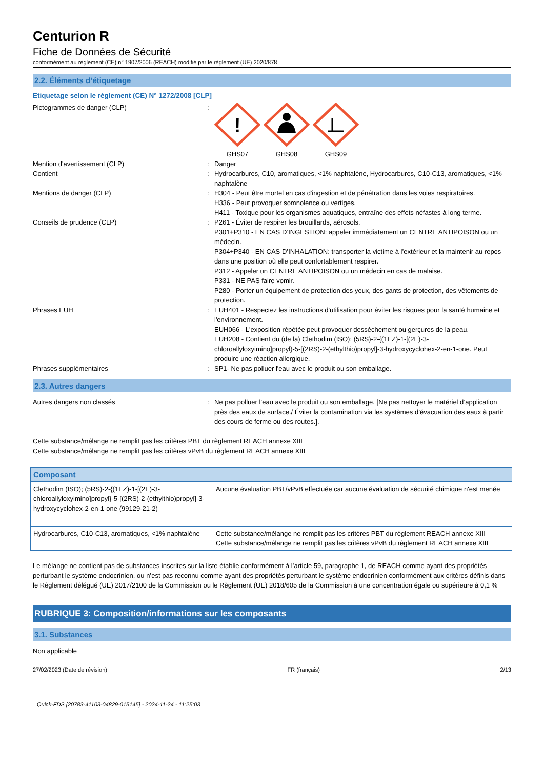Centurion R
Fiche de Données de Sécurité
conformément au règlement (CE) n° 1907/2006 (REACH) modifié par le règlement (UE) 2020/878
2.2. Éléments d’étiquetage
Etiquetage selon le règlement (CE) N° 1272/2008 [CLP]
Pictogrammes de danger (CLP) :
!
GHS07
GHS08
GHS09
Mention d'avertissement (CLP) : Danger
Contient : Hydrocarbures, C10, aromatiques, <1% naphtalène, Hydrocarbures, C10-C13, aromatiques, <1% naphtalène
Mentions de danger (CLP) : H304 - Peut être mortel en cas d'ingestion et de pénétration dans les voies respiratoires.
H336 - Peut provoquer somnolence ou vertiges.
H411 - Toxique pour les organismes aquatiques, entraîne des effets néfastes à long terme.
Conseils de prudence (CLP) : P261 - Éviter de respirer les brouillards, aérosols.
P301+P310 - EN CAS D’INGESTION: appeler immédiatement un CENTRE ANTIPOISON ou un médecin.
P304+P340 - EN CAS D’INHALATION: transporter la victime à l’extérieur et la maintenir au repos dans une position où elle peut confortablement respirer.
P312 - Appeler un CENTRE ANTIPOISON ou un médecin en cas de malaise.
P331 - NE PAS faire vomir.
P280 - Porter un équipement de protection des yeux, des gants de protection, des vêtements de protection.
Phrases EUH : EUH401 - Respectez les instructions d'utilisation pour éviter les risques pour la santé humaine et l'environnement.
EUH066 - L'exposition répétée peut provoquer dessèchement ou gerçures de la peau.
EUH208 - Contient du (de la) Clethodim (ISO); (5RS)-2-{(1EZ)-1-[(2E)-3-chloroallyloxyimino]propyl}-5-[(2RS)-2-(ethylthio)propyl]-3-hydroxycyclohex-2-en-1-one. Peut produire une réaction allergique.
Phrases supplémentaires : SP1- Ne pas polluer l'eau avec le produit ou son emballage.
2.3. Autres dangers
Autres dangers non classés : Ne pas polluer l’eau avec le produit ou son emballage. [Ne pas nettoyer le matériel d’application près des eaux de surface./ Éviter la contamination via les systèmes d’évacuation des eaux à partir des cours de ferme ou des routes.].
Cette substance/mélange ne remplit pas les critères PBT du règlement REACH annexe XIII
Cette substance/mélange ne remplit pas les critères vPvB du règlement REACH annexe XIII
| Composant | |
| --- | --- |
| Clethodim (ISO); (5RS)-2-{(1EZ)-1-[(2E)-3-chloroallyloxyimino]propyl}-5-[(2RS)-2-(ethylthio)propyl]-3-hydroxycyclohex-2-en-1-one (99129-21-2) | Aucune évaluation PBT/vPvB effectuée car aucune évaluation de sécurité chimique n'est menée |
| Hydrocarbures, C10-C13, aromatiques, <1% naphtalène | Cette substance/mélange ne remplit pas les critères PBT du règlement REACH annexe XIII Cette substance/mélange ne remplit pas les critères vPvB du règlement REACH annexe XIII |
Le mélange ne contient pas de substances inscrites sur la liste établie conformément à l’article 59, paragraphe 1, de REACH comme ayant des propriétés perturbant le système endocrinien, ou n’est pas reconnu comme ayant des propriétés perturbant le système endocrinien conformément aux critères définis dans le Règlement délégué (UE) 2017/2100 de la Commission ou le Règlement (UE) 2018/605 de la Commission à une concentration égale ou supérieure à 0,1 %
RUBRIQUE 3: Composition/informations sur les composants
3.1. Substances
Non applicable
27/02/2023 (Date de révision) FR (français) 2/13
Quick-FDS [20783-41103-04829-015145] - 2024-11-24 - 11:25:03